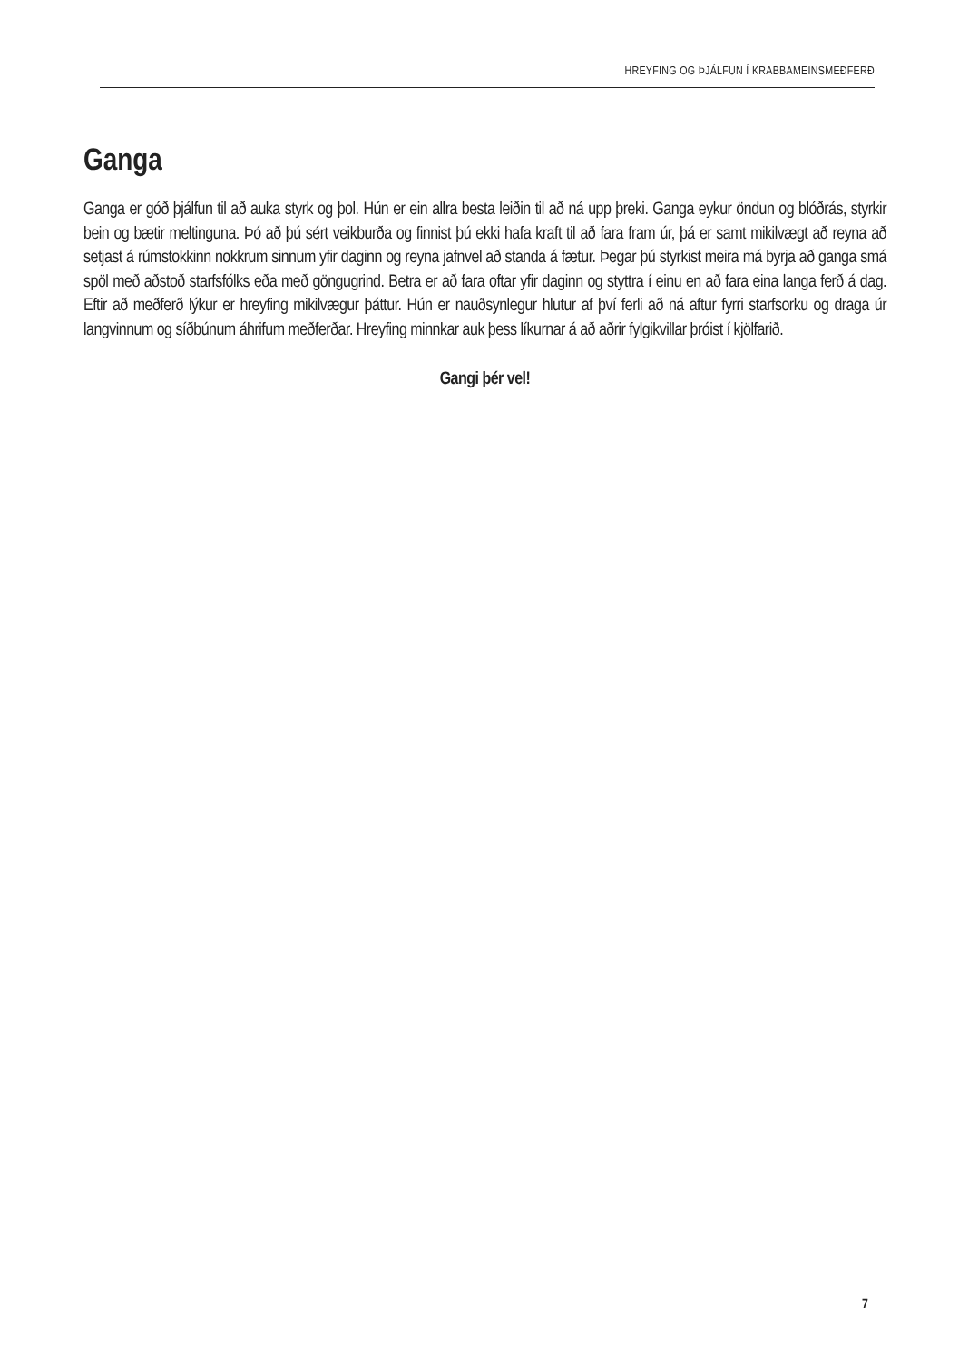HREYFING OG ÞJÁLFUN Í KRABBAMEINSMEÐFERÐ
Ganga
Ganga er góð þjálfun til að auka styrk og þol. Hún er ein allra besta leiðin til að ná upp þreki. Ganga eykur öndun og blóðrás, styrkir bein og bætir meltinguna. Þó að þú sért veikburða og finnist þú ekki hafa kraft til að fara fram úr, þá er samt mikilvægt að reyna að setjast á rúmstokkinn nokkrum sinnum yfir daginn og reyna jafnvel að standa á fætur. Þegar þú styrkist meira má byrja að ganga smá spöl með aðstoð starfsfólks eða með göngugrind. Betra er að fara oftar yfir daginn og styttra í einu en að fara eina langa ferð á dag. Eftir að meðferð lýkur er hreyfing mikilvægur þáttur. Hún er nauðsynlegur hlutur af því ferli að ná aftur fyrri starfsorku og draga úr langvinnum og síðbúnum áhrifum meðferðar. Hreyfing minnkar auk þess líkurnar á að aðrir fylgikvillar þróist í kjölfarið.
Gangi þér vel!
7